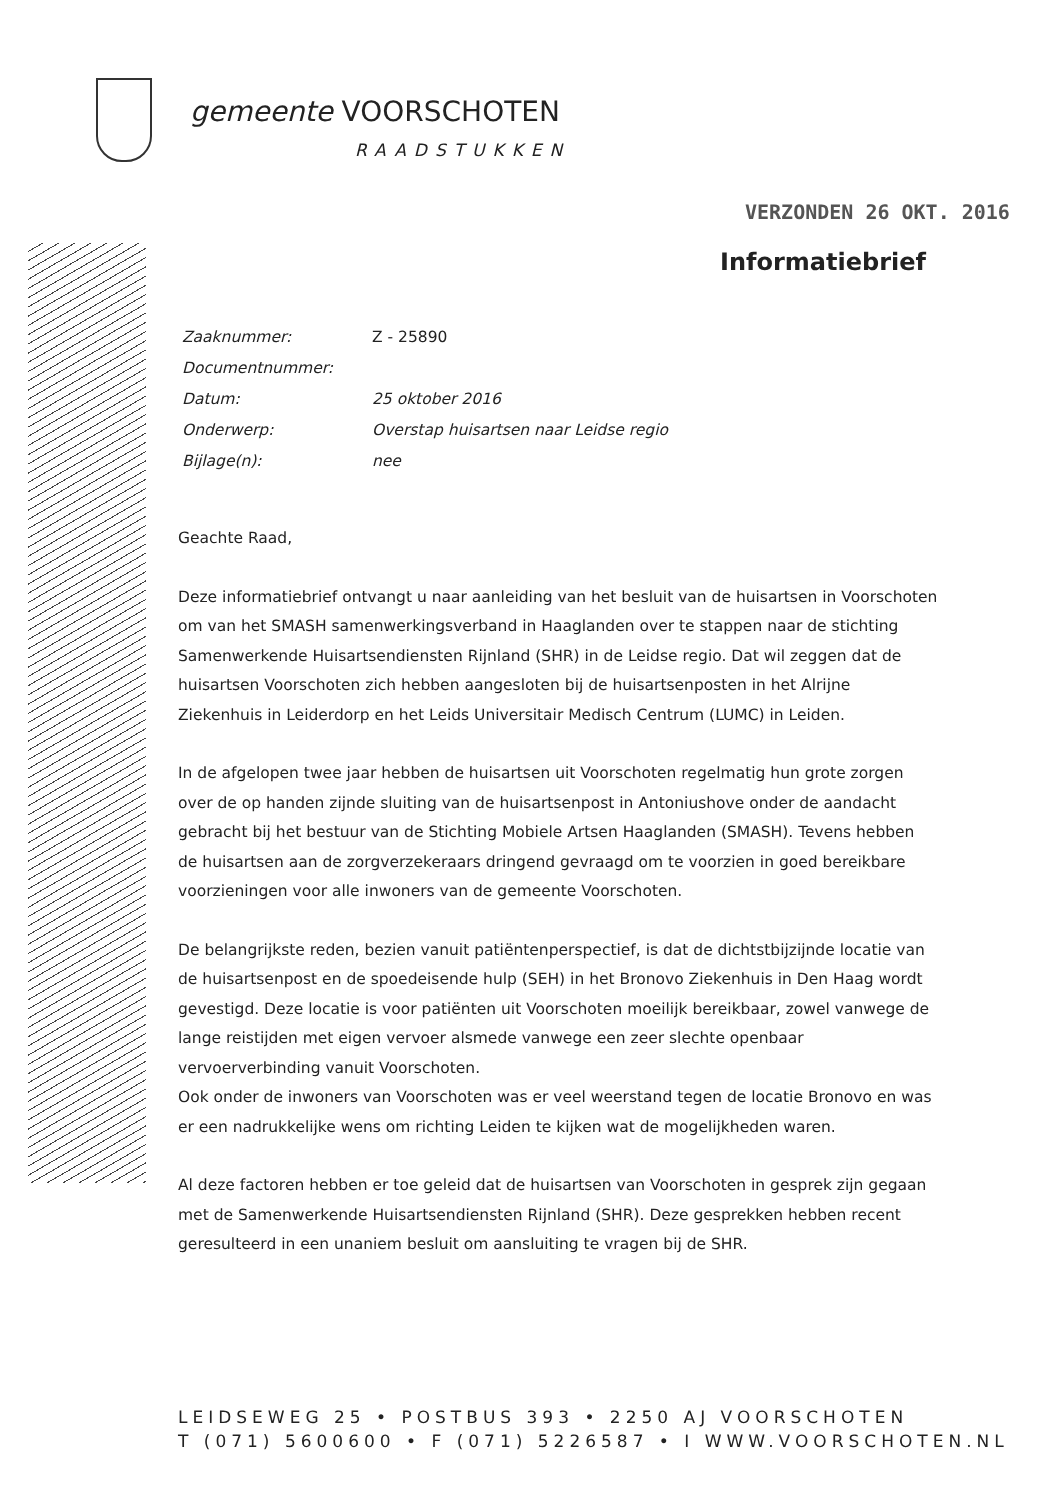gemeente VOORSCHOTEN
RAADSTUKKEN
VERZONDEN 26 OKT. 2016
Informatiebrief
| Zaaknummer: | Z - 25890 |
| Documentnummer: | |
| Datum: | 25 oktober 2016 |
| Onderwerp: | Overstap huisartsen naar Leidse regio |
| Bijlage(n): | nee |
Geachte Raad,
Deze informatiebrief ontvangt u naar aanleiding van het besluit van de huisartsen in Voorschoten om van het SMASH samenwerkingsverband in Haaglanden over te stappen naar de stichting Samenwerkende Huisartsendiensten Rijnland (SHR) in de Leidse regio. Dat wil zeggen dat de huisartsen Voorschoten zich hebben aangesloten bij de huisartsenposten in het Alrijne Ziekenhuis in Leiderdorp en het Leids Universitair Medisch Centrum (LUMC) in Leiden.
In de afgelopen twee jaar hebben de huisartsen uit Voorschoten regelmatig hun grote zorgen over de op handen zijnde sluiting van de huisartsenpost in Antoniushove onder de aandacht gebracht bij het bestuur van de Stichting Mobiele Artsen Haaglanden (SMASH). Tevens hebben de huisartsen aan de zorgverzekeraars dringend gevraagd om te voorzien in goed bereikbare voorzieningen voor alle inwoners van de gemeente Voorschoten.
De belangrijkste reden, bezien vanuit patiëntenperspectief, is dat de dichtstbijzijnde locatie van de huisartsenpost en de spoedeisende hulp (SEH) in het Bronovo Ziekenhuis in Den Haag wordt gevestigd. Deze locatie is voor patiënten uit Voorschoten moeilijk bereikbaar, zowel vanwege de lange reistijden met eigen vervoer alsmede vanwege een zeer slechte openbaar vervoerverbinding vanuit Voorschoten.
Ook onder de inwoners van Voorschoten was er veel weerstand tegen de locatie Bronovo en was er een nadrukkelijke wens om richting Leiden te kijken wat de mogelijkheden waren.
Al deze factoren hebben er toe geleid dat de huisartsen van Voorschoten in gesprek zijn gegaan met de Samenwerkende Huisartsendiensten Rijnland (SHR). Deze gesprekken hebben recent geresulteerd in een unaniem besluit om aansluiting te vragen bij de SHR.
LEIDSEWEG 25 • POSTBUS 393 • 2250 AJ VOORSCHOTEN
T (071) 5600600 • F (071) 5226587 • I WWW.VOORSCHOTEN.NL